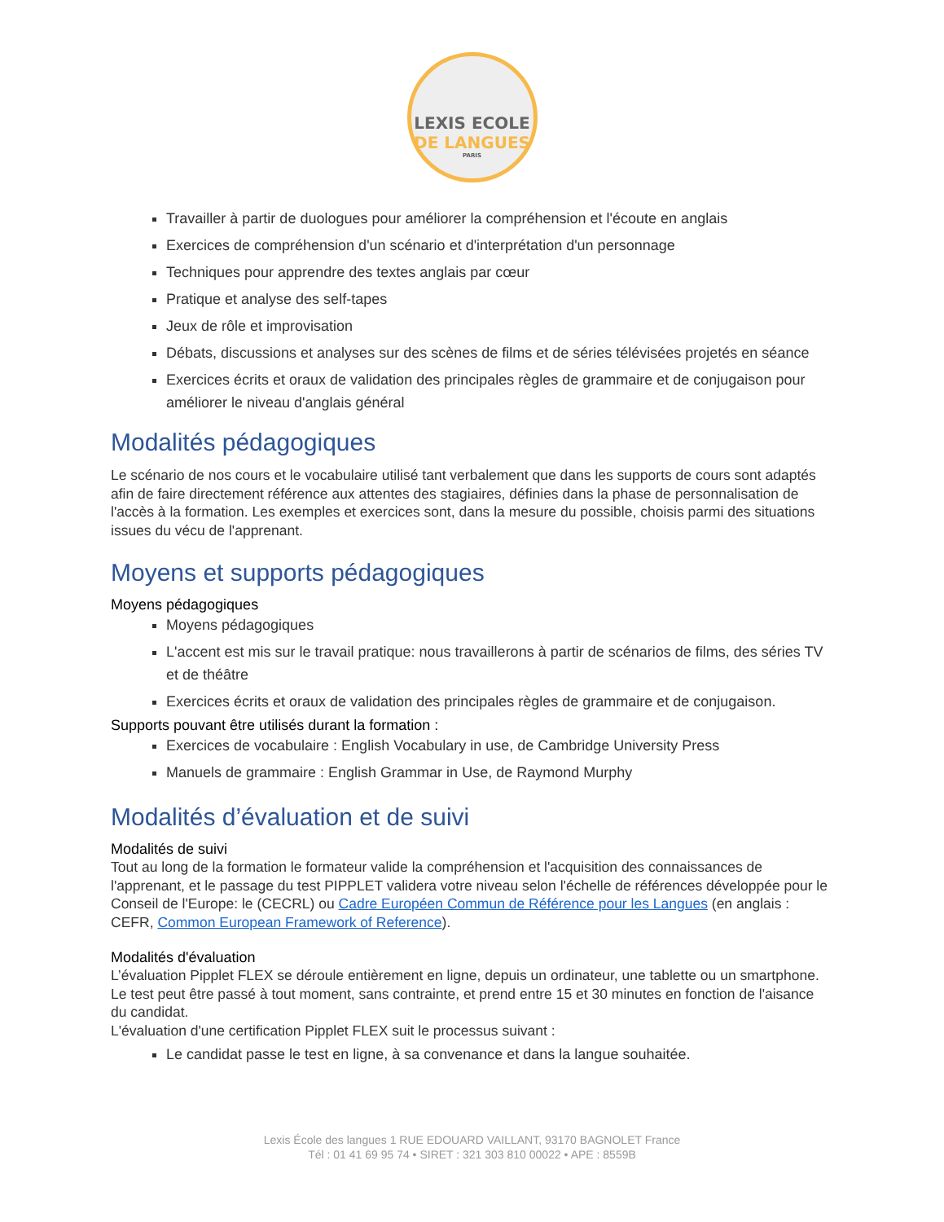LEXIS ECOLE
DE LANGUES
PARIS
Travailler à partir de duologues pour améliorer la compréhension et l'écoute en anglais
Exercices de compréhension d'un scénario et d'interprétation d'un personnage
Techniques pour apprendre des textes anglais par cœur
Pratique et analyse des self-tapes
Jeux de rôle et improvisation
Débats, discussions et analyses sur des scènes de films et de séries télévisées projetés en séance
Exercices écrits et oraux de validation des principales règles de grammaire et de conjugaison pour améliorer le niveau d'anglais général
Modalités pédagogiques
Le scénario de nos cours et le vocabulaire utilisé tant verbalement que dans les supports de cours sont adaptés afin de faire directement référence aux attentes des stagiaires, définies dans la phase de personnalisation de l'accès à la formation. Les exemples et exercices sont, dans la mesure du possible, choisis parmi des situations issues du vécu de l'apprenant.
Moyens et supports pédagogiques
Moyens pédagogiques
Moyens pédagogiques
L'accent est mis sur le travail pratique: nous travaillerons à partir de scénarios de films, des séries TV et de théâtre
Exercices écrits et oraux de validation des principales règles de grammaire et de conjugaison.
Supports pouvant être utilisés durant la formation :
Exercices de vocabulaire : English Vocabulary in use, de Cambridge University Press
Manuels de grammaire : English Grammar in Use, de Raymond Murphy
Modalités d’évaluation et de suivi
Modalités de suivi
Tout au long de la formation le formateur valide la compréhension et l'acquisition des connaissances de l'apprenant, et le passage du test PIPPLET validera votre niveau selon l'échelle de références développée pour le Conseil de l'Europe: le (CECRL) ou Cadre Européen Commun de Référence pour les Langues (en anglais : CEFR, Common European Framework of Reference).
Modalités d'évaluation
L’évaluation Pipplet FLEX se déroule entièrement en ligne, depuis un ordinateur, une tablette ou un smartphone. Le test peut être passé à tout moment, sans contrainte, et prend entre 15 et 30 minutes en fonction de l'aisance du candidat.
L'évaluation d'une certification Pipplet FLEX suit le processus suivant :
Le candidat passe le test en ligne, à sa convenance et dans la langue souhaitée.
Lexis École des langues 1 RUE EDOUARD VAILLANT, 93170 BAGNOLET France
Tél : 01 41 69 95 74 • SIRET : 321 303 810 00022 • APE : 8559B